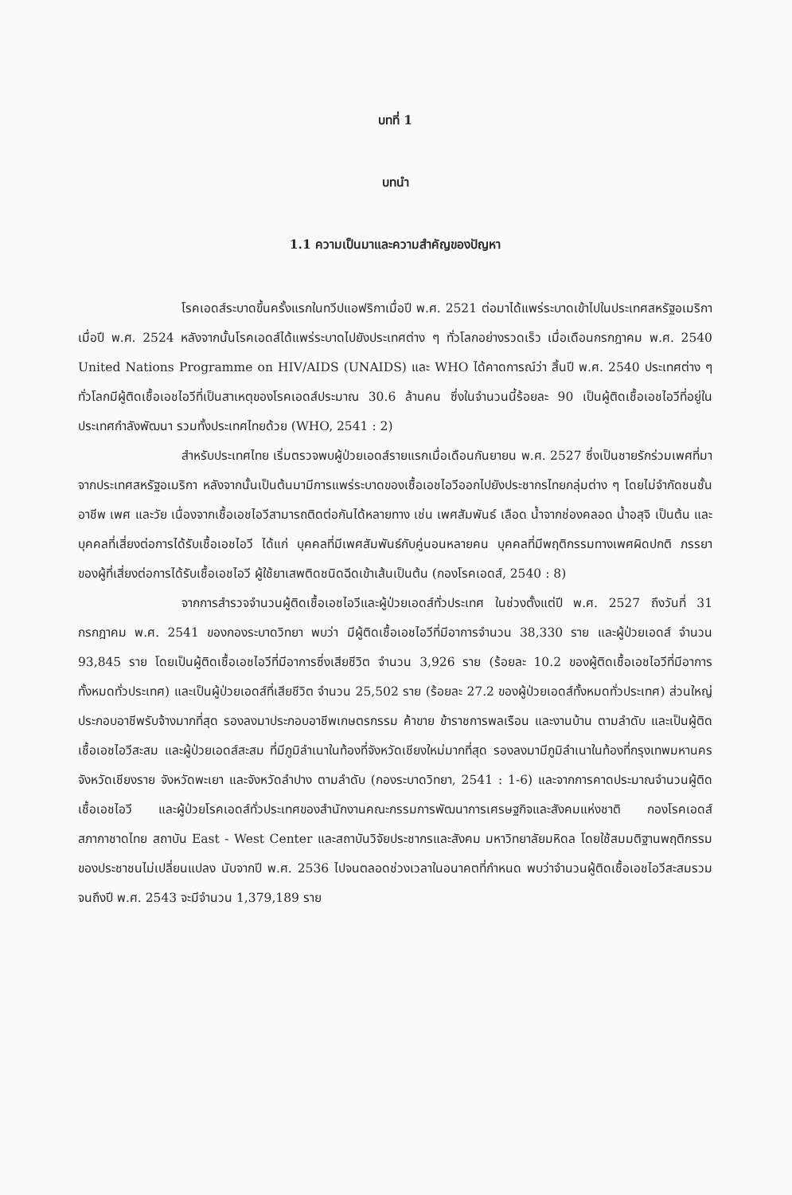บทที่ 1
บทนำ
1.1 ความเป็นมาและความสำคัญของปัญหา
โรคเอดส์ระบาดขึ้นครั้งแรกในทวีปแอฟริกาเมื่อปี พ.ศ. 2521 ต่อมาได้แพร่ระบาดเข้าไปในประเทศสหรัฐอเมริกาเมื่อปี พ.ศ. 2524 หลังจากนั้นโรคเอดส์ได้แพร่ระบาดไปยังประเทศต่าง ๆ ทั่วโลกอย่างรวดเร็ว เมื่อเดือนกรกฎาคม พ.ศ. 2540 United Nations Programme on HIV/AIDS (UNAIDS) และ WHO ได้คาดการณ์ว่า สิ้นปี พ.ศ. 2540 ประเทศต่าง ๆ ทั่วโลกมีผู้ติดเชื้อเอชไอวีที่เป็นสาเหตุของโรคเอดส์ประมาณ 30.6 ล้านคน ซึ่งในจำนวนนี้ร้อยละ 90 เป็นผู้ติดเชื้อเอชไอวีที่อยู่ในประเทศกำลังพัฒนา รวมทั้งประเทศไทยด้วย (WHO, 2541 : 2)
สำหรับประเทศไทย เริ่มตรวจพบผู้ป่วยเอดส์รายแรกเมื่อเดือนกันยายน พ.ศ. 2527 ซึ่งเป็นชายรักร่วมเพศที่มาจากประเทศสหรัฐอเมริกา หลังจากนั้นเป็นต้นมามีการแพร่ระบาดของเชื้อเอชไอวีออกไปยังประชากรไทยกลุ่มต่าง ๆ โดยไม่จำกัดชนชั้น อาชีพ เพศ และวัย เนื่องจากเชื้อเอชไอวีสามารถติดต่อกันได้หลายทาง เช่น เพศสัมพันธ์ เลือด น้ำจากช่องคลอด น้ำอสุจิ เป็นต้น และบุคคลที่เสี่ยงต่อการได้รับเชื้อเอชไอวี ได้แก่ บุคคลที่มีเพศสัมพันธ์กับคู่นอนหลายคน บุคคลที่มีพฤติกรรมทางเพศผิดปกติ ภรรยาของผู้ที่เสี่ยงต่อการได้รับเชื้อเอชไอวี ผู้ใช้ยาเสพติดชนิดฉีดเข้าเส้นเป็นต้น (กองโรคเอดส์, 2540 : 8)
จากการสำรวจจำนวนผู้ติดเชื้อเอชไอวีและผู้ป่วยเอดส์ทั่วประเทศ ในช่วงตั้งแต่ปี พ.ศ. 2527 ถึงวันที่ 31 กรกฎาคม พ.ศ. 2541 ของกองระบาดวิทยา พบว่า มีผู้ติดเชื้อเอชไอวีที่มีอาการจำนวน 38,330 ราย และผู้ป่วยเอดส์ จำนวน 93,845 ราย โดยเป็นผู้ติดเชื้อเอชไอวีที่มีอาการซึ่งเสียชีวิต จำนวน 3,926 ราย (ร้อยละ 10.2 ของผู้ติดเชื้อเอชไอวีที่มีอาการทั้งหมดทั่วประเทศ) และเป็นผู้ป่วยเอดส์ที่เสียชีวิต จำนวน 25,502 ราย (ร้อยละ 27.2 ของผู้ป่วยเอดส์ทั้งหมดทั่วประเทศ) ส่วนใหญ่ประกอบอาชีพรับจ้างมากที่สุด รองลงมาประกอบอาชีพเกษตรกรรม ค้าขาย ข้าราชการพลเรือน และงานบ้าน ตามลำดับ และเป็นผู้ติดเชื้อเอชไอวีสะสม และผู้ป่วยเอดส์สะสม ที่มีภูมิลำเนาในท้องที่จังหวัดเชียงใหม่มากที่สุด รองลงมามีภูมิลำเนาในท้องที่กรุงเทพมหานคร จังหวัดเชียงราย จังหวัดพะเยา และจังหวัดลำปาง ตามลำดับ (กองระบาดวิทยา, 2541 : 1-6) และจากการคาดประมาณจำนวนผู้ติดเชื้อเอชไอวี และผู้ป่วยโรคเอดส์ทั่วประเทศของสำนักงานคณะกรรมการพัฒนาการเศรษฐกิจและสังคมแห่งชาติ กองโรคเอดส์ สภากาชาดไทย สถาบัน East - West Center และสถาบันวิจัยประชากรและสังคม มหาวิทยาลัยมหิดล โดยใช้สมมติฐานพฤติกรรมของประชาชนไม่เปลี่ยนแปลง นับจากปี พ.ศ. 2536 ไปจนตลอดช่วงเวลาในอนาคตที่กำหนด พบว่าจำนวนผู้ติดเชื้อเอชไอวีสะสมรวมจนถึงปี พ.ศ. 2543 จะมีจำนวน 1,379,189 ราย